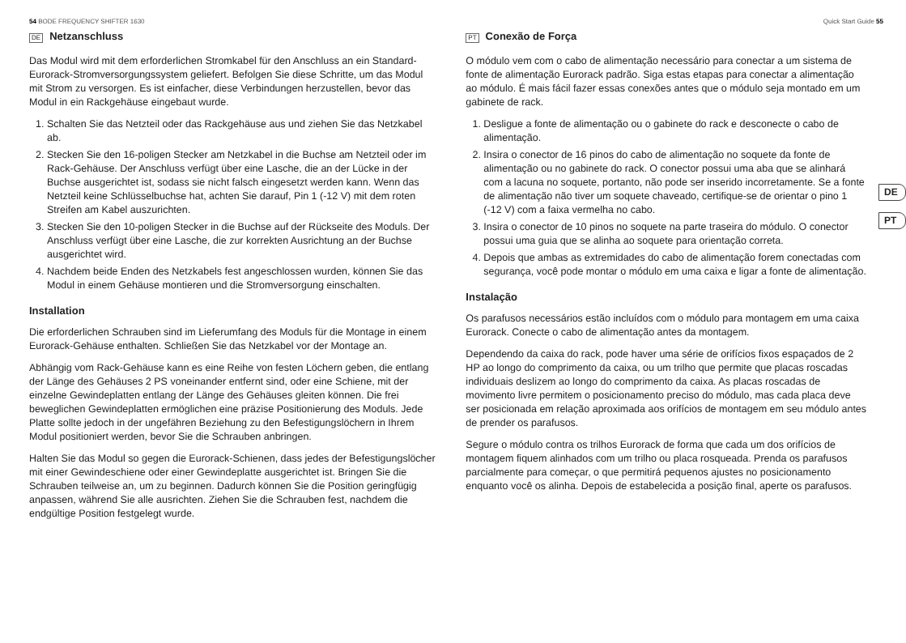54 BODE FREQUENCY SHIFTER 1630 Quick Start Guide 55
DE Netzanschluss
Das Modul wird mit dem erforderlichen Stromkabel für den Anschluss an ein Standard-Eurorack-Stromversorgungssystem geliefert. Befolgen Sie diese Schritte, um das Modul mit Strom zu versorgen. Es ist einfacher, diese Verbindungen herzustellen, bevor das Modul in ein Rackgehäuse eingebaut wurde.
1. Schalten Sie das Netzteil oder das Rackgehäuse aus und ziehen Sie das Netzkabel ab.
2. Stecken Sie den 16-poligen Stecker am Netzkabel in die Buchse am Netzteil oder im Rack-Gehäuse. Der Anschluss verfügt über eine Lasche, die an der Lücke in der Buchse ausgerichtet ist, sodass sie nicht falsch eingesetzt werden kann. Wenn das Netzteil keine Schlüsselbuchse hat, achten Sie darauf, Pin 1 (-12 V) mit dem roten Streifen am Kabel auszurichten.
3. Stecken Sie den 10-poligen Stecker in die Buchse auf der Rückseite des Moduls. Der Anschluss verfügt über eine Lasche, die zur korrekten Ausrichtung an der Buchse ausgerichtet wird.
4. Nachdem beide Enden des Netzkabels fest angeschlossen wurden, können Sie das Modul in einem Gehäuse montieren und die Stromversorgung einschalten.
Installation
Die erforderlichen Schrauben sind im Lieferumfang des Moduls für die Montage in einem Eurorack-Gehäuse enthalten. Schließen Sie das Netzkabel vor der Montage an.
Abhängig vom Rack-Gehäuse kann es eine Reihe von festen Löchern geben, die entlang der Länge des Gehäuses 2 PS voneinander entfernt sind, oder eine Schiene, mit der einzelne Gewindeplatten entlang der Länge des Gehäuses gleiten können. Die frei beweglichen Gewindeplatten ermöglichen eine präzise Positionierung des Moduls. Jede Platte sollte jedoch in der ungefähren Beziehung zu den Befestigungslöchern in Ihrem Modul positioniert werden, bevor Sie die Schrauben anbringen.
Halten Sie das Modul so gegen die Eurorack-Schienen, dass jedes der Befestigungslöcher mit einer Gewindeschiene oder einer Gewindeplatte ausgerichtet ist. Bringen Sie die Schrauben teilweise an, um zu beginnen. Dadurch können Sie die Position geringfügig anpassen, während Sie alle ausrichten. Ziehen Sie die Schrauben fest, nachdem die endgültige Position festgelegt wurde.
PT Conexão de Força
O módulo vem com o cabo de alimentação necessário para conectar a um sistema de fonte de alimentação Eurorack padrão. Siga estas etapas para conectar a alimentação ao módulo. É mais fácil fazer essas conexões antes que o módulo seja montado em um gabinete de rack.
1. Desligue a fonte de alimentação ou o gabinete do rack e desconecte o cabo de alimentação.
2. Insira o conector de 16 pinos do cabo de alimentação no soquete da fonte de alimentação ou no gabinete do rack. O conector possui uma aba que se alinhará com a lacuna no soquete, portanto, não pode ser inserido incorretamente. Se a fonte de alimentação não tiver um soquete chaveado, certifique-se de orientar o pino 1 (-12 V) com a faixa vermelha no cabo.
3. Insira o conector de 10 pinos no soquete na parte traseira do módulo. O conector possui uma guia que se alinha ao soquete para orientação correta.
4. Depois que ambas as extremidades do cabo de alimentação forem conectadas com segurança, você pode montar o módulo em uma caixa e ligar a fonte de alimentação.
Instalação
Os parafusos necessários estão incluídos com o módulo para montagem em uma caixa Eurorack. Conecte o cabo de alimentação antes da montagem.
Dependendo da caixa do rack, pode haver uma série de orifícios fixos espaçados de 2 HP ao longo do comprimento da caixa, ou um trilho que permite que placas roscadas individuais deslizem ao longo do comprimento da caixa. As placas roscadas de movimento livre permitem o posicionamento preciso do módulo, mas cada placa deve ser posicionada em relação aproximada aos orifícios de montagem em seu módulo antes de prender os parafusos.
Segure o módulo contra os trilhos Eurorack de forma que cada um dos orifícios de montagem fiquem alinhados com um trilho ou placa rosqueada. Prenda os parafusos parcialmente para começar, o que permitirá pequenos ajustes no posicionamento enquanto você os alinha. Depois de estabelecida a posição final, aperte os parafusos.
DE
PT